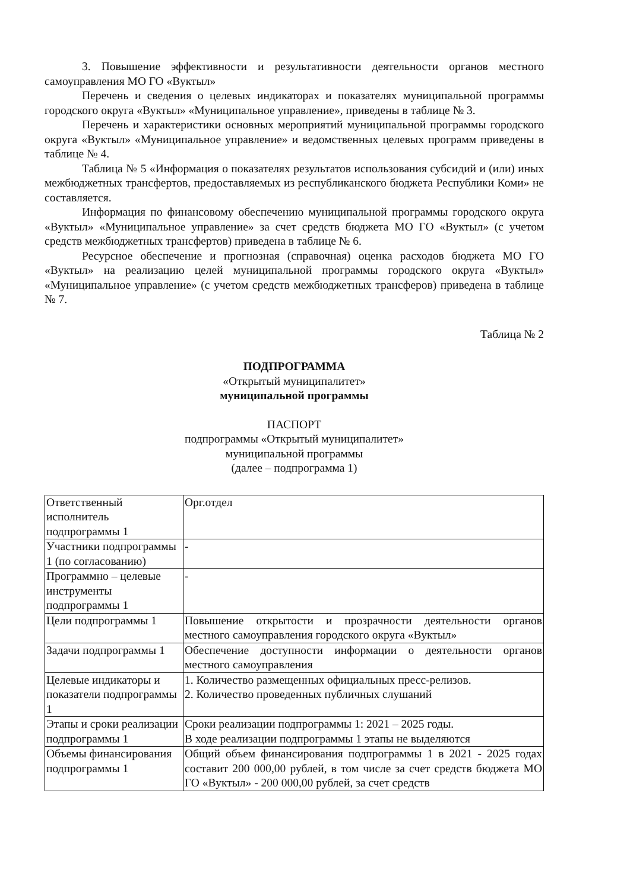3. Повышение эффективности и результативности деятельности органов местного самоуправления МО ГО «Вуктыл»
Перечень и сведения о целевых индикаторах и показателях муниципальной программы городского округа «Вуктыл» «Муниципальное управление», приведены в таблице № 3.
Перечень и характеристики основных мероприятий муниципальной программы городского округа «Вуктыл» «Муниципальное управление» и ведомственных целевых программ приведены в таблице № 4.
Таблица № 5 «Информация о показателях результатов использования субсидий и (или) иных межбюджетных трансфертов, предоставляемых из республиканского бюджета Республики Коми» не составляется.
Информация по финансовому обеспечению муниципальной программы городского округа «Вуктыл» «Муниципальное управление» за счет средств бюджета МО ГО «Вуктыл» (с учетом средств межбюджетных трансфертов) приведена в таблице № 6.
Ресурсное обеспечение и прогнозная (справочная) оценка расходов бюджета МО ГО «Вуктыл» на реализацию целей муниципальной программы городского округа «Вуктыл» «Муниципальное управление» (с учетом средств межбюджетных трансферов) приведена в таблице № 7.
Таблица № 2
ПОДПРОГРАММА
«Открытый муниципалитет»
муниципальной программы
ПАСПОРТ
подпрограммы «Открытый муниципалитет»
муниципальной программы
(далее – подпрограмма 1)
| Ответственный исполнитель подпрограммы 1 | Орг.отдел |
| Участники подпрограммы 1 (по согласованию) | - |
| Программно – целевые инструменты подпрограммы 1 | - |
| Цели подпрограммы 1 | Повышение открытости и прозрачности деятельности органов местного самоуправления городского округа «Вуктыл» |
| Задачи подпрограммы 1 | Обеспечение доступности информации о деятельности органов местного самоуправления |
| Целевые индикаторы и показатели подпрограммы 1 | 1. Количество размещенных официальных пресс-релизов. 2. Количество проведенных публичных слушаний |
| Этапы и сроки реализации подпрограммы 1 | Сроки реализации подпрограммы 1: 2021 – 2025 годы. В ходе реализации подпрограммы 1 этапы не выделяются |
| Объемы финансирования подпрограммы 1 | Общий объем финансирования подпрограммы 1 в 2021 - 2025 годах составит 200 000,00 рублей, в том числе за счет средств бюджета МО ГО «Вуктыл» - 200 000,00 рублей, за счет средств |